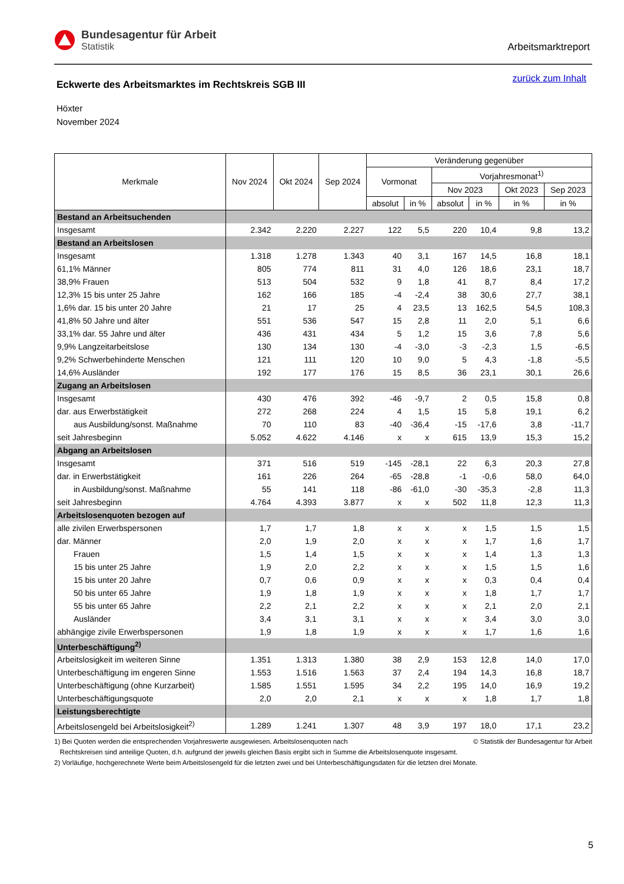Bundesagentur für Arbeit
Statistik
Arbeitsmarktreport
zurück zum Inhalt
Eckwerte des Arbeitsmarktes im Rechtskreis SGB III
Höxter
November 2024
| Merkmale | Nov 2024 | Okt 2024 | Sep 2024 | Veränderung gegenüber | | | | | |
| --- | --- | --- | --- | --- | --- | --- | --- | --- | --- |
| | | | | Vormonat | | Vorjahresmonat<sup>1)</sup> | | | |
| | | | | | | Nov 2023 | | Okt 2023 | Sep 2023 |
| | | | | absolut | in % | absolut | in % | in % | in % |
| Bestand an Arbeitsuchenden | | | | | | | | | |
| Insgesamt | 2.342 | 2.220 | 2.227 | 122 | 5,5 | 220 | 10,4 | 9,8 | 13,2 |
| Bestand an Arbeitslosen | | | | | | | | | |
| Insgesamt | 1.318 | 1.278 | 1.343 | 40 | 3,1 | 167 | 14,5 | 16,8 | 18,1 |
| 61,1% Männer | 805 | 774 | 811 | 31 | 4,0 | 126 | 18,6 | 23,1 | 18,7 |
| 38,9% Frauen | 513 | 504 | 532 | 9 | 1,8 | 41 | 8,7 | 8,4 | 17,2 |
| 12,3% 15 bis unter 25 Jahre | 162 | 166 | 185 | -4 | -2,4 | 38 | 30,6 | 27,7 | 38,1 |
| 1,6% dar. 15 bis unter 20 Jahre | 21 | 17 | 25 | 4 | 23,5 | 13 | 162,5 | 54,5 | 108,3 |
| 41,8% 50 Jahre und älter | 551 | 536 | 547 | 15 | 2,8 | 11 | 2,0 | 5,1 | 6,6 |
| 33,1% dar. 55 Jahre und älter | 436 | 431 | 434 | 5 | 1,2 | 15 | 3,6 | 7,8 | 5,6 |
| 9,9% Langzeitarbeitslose | 130 | 134 | 130 | -4 | -3,0 | -3 | -2,3 | 1,5 | -6,5 |
| 9,2% Schwerbehinderte Menschen | 121 | 111 | 120 | 10 | 9,0 | 5 | 4,3 | -1,8 | -5,5 |
| 14,6% Ausländer | 192 | 177 | 176 | 15 | 8,5 | 36 | 23,1 | 30,1 | 26,6 |
| Zugang an Arbeitslosen | | | | | | | | | |
| Insgesamt | 430 | 476 | 392 | -46 | -9,7 | 2 | 0,5 | 15,8 | 0,8 |
| dar. aus Erwerbstätigkeit | 272 | 268 | 224 | 4 | 1,5 | 15 | 5,8 | 19,1 | 6,2 |
| aus Ausbildung/sonst. Maßnahme | 70 | 110 | 83 | -40 | -36,4 | -15 | -17,6 | 3,8 | -11,7 |
| seit Jahresbeginn | 5.052 | 4.622 | 4.146 | x | x | 615 | 13,9 | 15,3 | 15,2 |
| Abgang an Arbeitslosen | | | | | | | | | |
| Insgesamt | 371 | 516 | 519 | -145 | -28,1 | 22 | 6,3 | 20,3 | 27,8 |
| dar. in Erwerbstätigkeit | 161 | 226 | 264 | -65 | -28,8 | -1 | -0,6 | 58,0 | 64,0 |
| in Ausbildung/sonst. Maßnahme | 55 | 141 | 118 | -86 | -61,0 | -30 | -35,3 | -2,8 | 11,3 |
| seit Jahresbeginn | 4.764 | 4.393 | 3.877 | x | x | 502 | 11,8 | 12,3 | 11,3 |
| Arbeitslosenquoten bezogen auf | | | | | | | | | |
| alle zivilen Erwerbspersonen | 1,7 | 1,7 | 1,8 | x | x | x | 1,5 | 1,5 | 1,5 |
| dar. Männer | 2,0 | 1,9 | 2,0 | x | x | x | 1,7 | 1,6 | 1,7 |
| Frauen | 1,5 | 1,4 | 1,5 | x | x | x | 1,4 | 1,3 | 1,3 |
| 15 bis unter 25 Jahre | 1,9 | 2,0 | 2,2 | x | x | x | 1,5 | 1,5 | 1,6 |
| 15 bis unter 20 Jahre | 0,7 | 0,6 | 0,9 | x | x | x | 0,3 | 0,4 | 0,4 |
| 50 bis unter 65 Jahre | 1,9 | 1,8 | 1,9 | x | x | x | 1,8 | 1,7 | 1,7 |
| 55 bis unter 65 Jahre | 2,2 | 2,1 | 2,2 | x | x | x | 2,1 | 2,0 | 2,1 |
| Ausländer | 3,4 | 3,1 | 3,1 | x | x | x | 3,4 | 3,0 | 3,0 |
| abhängige zivile Erwerbspersonen | 1,9 | 1,8 | 1,9 | x | x | x | 1,7 | 1,6 | 1,6 |
| Unterbeschäftigung<sup>2)</sup> | | | | | | | | | |
| Arbeitslosigkeit im weiteren Sinne | 1.351 | 1.313 | 1.380 | 38 | 2,9 | 153 | 12,8 | 14,0 | 17,0 |
| Unterbeschäftigung im engeren Sinne | 1.553 | 1.516 | 1.563 | 37 | 2,4 | 194 | 14,3 | 16,8 | 18,7 |
| Unterbeschäftigung (ohne Kurzarbeit) | 1.585 | 1.551 | 1.595 | 34 | 2,2 | 195 | 14,0 | 16,9 | 19,2 |
| Unterbeschäftigungsquote | 2,0 | 2,0 | 2,1 | x | x | x | 1,8 | 1,7 | 1,8 |
| Leistungsberechtigte | | | | | | | | | |
| Arbeitslosengeld bei Arbeitslosigkeit<sup>2)</sup> | 1.289 | 1.241 | 1.307 | 48 | 3,9 | 197 | 18,0 | 17,1 | 23,2 |
© Statistik der Bundesagentur für Arbeit 1) Bei Quoten werden die entsprechenden Vorjahreswerte ausgewiesen. Arbeitslosenquoten nach
Rechtskreisen sind anteilige Quoten, d.h. aufgrund der jeweils gleichen Basis ergibt sich in Summe die Arbeitslosenquote insgesamt.
2) Vorläufige, hochgerechnete Werte beim Arbeitslosengeld für die letzten zwei und bei Unterbeschäftigungsdaten für die letzten drei Monate.
5